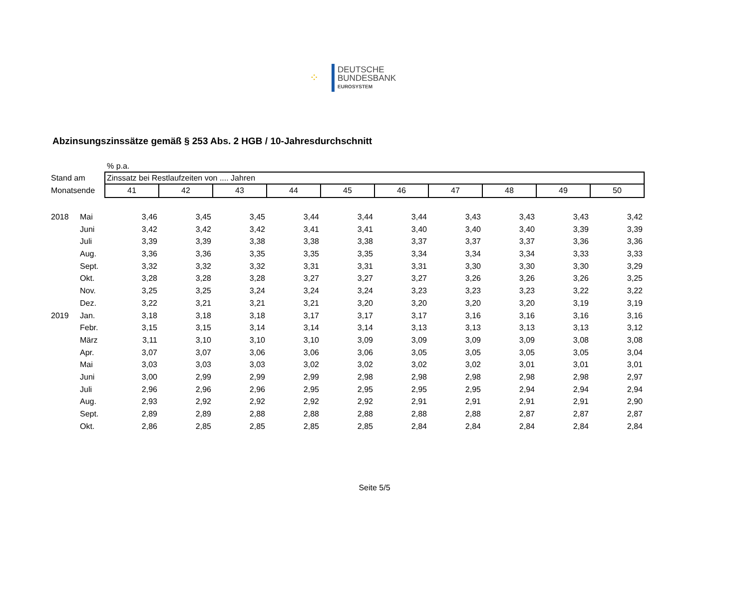⁘
DEUTSCHE
BUNDESBANK
EUROSYSTEM
Abzinsungszinssätze gemäß § 253 Abs. 2 HGB / 10-Jahresdurchschnitt
| | | % p.a. | | | | | | | | | |
| Stand am | | Zinssatz bei Restlaufzeiten von .... Jahren | | | | | | | | | |
| Monatsende | | 41 | 42 | 43 | 44 | 45 | 46 | 47 | 48 | 49 | 50 |
| 2018 | Mai | 3,46 | 3,45 | 3,45 | 3,44 | 3,44 | 3,44 | 3,43 | 3,43 | 3,43 | 3,42 |
| | Juni | 3,42 | 3,42 | 3,42 | 3,41 | 3,41 | 3,40 | 3,40 | 3,40 | 3,39 | 3,39 |
| | Juli | 3,39 | 3,39 | 3,38 | 3,38 | 3,38 | 3,37 | 3,37 | 3,37 | 3,36 | 3,36 |
| | Aug. | 3,36 | 3,36 | 3,35 | 3,35 | 3,35 | 3,34 | 3,34 | 3,34 | 3,33 | 3,33 |
| | Sept. | 3,32 | 3,32 | 3,32 | 3,31 | 3,31 | 3,31 | 3,30 | 3,30 | 3,30 | 3,29 |
| | Okt. | 3,28 | 3,28 | 3,28 | 3,27 | 3,27 | 3,27 | 3,26 | 3,26 | 3,26 | 3,25 |
| | Nov. | 3,25 | 3,25 | 3,24 | 3,24 | 3,24 | 3,23 | 3,23 | 3,23 | 3,22 | 3,22 |
| | Dez. | 3,22 | 3,21 | 3,21 | 3,21 | 3,20 | 3,20 | 3,20 | 3,20 | 3,19 | 3,19 |
| 2019 | Jan. | 3,18 | 3,18 | 3,18 | 3,17 | 3,17 | 3,17 | 3,16 | 3,16 | 3,16 | 3,16 |
| | Febr. | 3,15 | 3,15 | 3,14 | 3,14 | 3,14 | 3,13 | 3,13 | 3,13 | 3,13 | 3,12 |
| | März | 3,11 | 3,10 | 3,10 | 3,10 | 3,09 | 3,09 | 3,09 | 3,09 | 3,08 | 3,08 |
| | Apr. | 3,07 | 3,07 | 3,06 | 3,06 | 3,06 | 3,05 | 3,05 | 3,05 | 3,05 | 3,04 |
| | Mai | 3,03 | 3,03 | 3,03 | 3,02 | 3,02 | 3,02 | 3,02 | 3,01 | 3,01 | 3,01 |
| | Juni | 3,00 | 2,99 | 2,99 | 2,99 | 2,98 | 2,98 | 2,98 | 2,98 | 2,98 | 2,97 |
| | Juli | 2,96 | 2,96 | 2,96 | 2,95 | 2,95 | 2,95 | 2,95 | 2,94 | 2,94 | 2,94 |
| | Aug. | 2,93 | 2,92 | 2,92 | 2,92 | 2,92 | 2,91 | 2,91 | 2,91 | 2,91 | 2,90 |
| | Sept. | 2,89 | 2,89 | 2,88 | 2,88 | 2,88 | 2,88 | 2,88 | 2,87 | 2,87 | 2,87 |
| | Okt. | 2,86 | 2,85 | 2,85 | 2,85 | 2,85 | 2,84 | 2,84 | 2,84 | 2,84 | 2,84 |
Seite 5/5